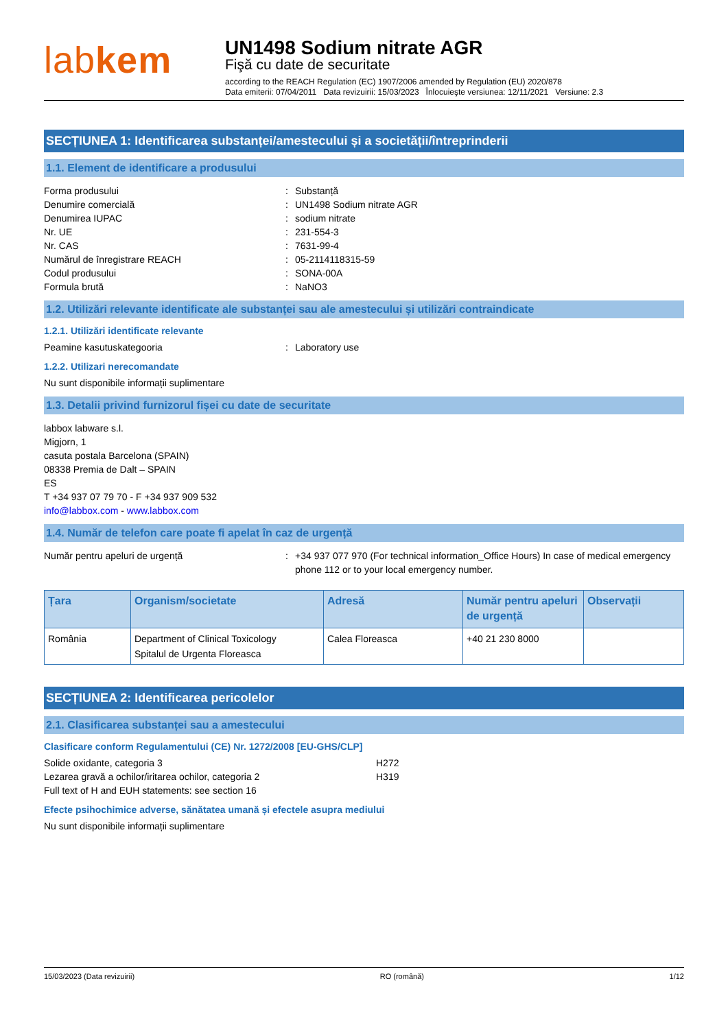labkem
UN1498 Sodium nitrate AGR
Fişă cu date de securitate
according to the REACH Regulation (EC) 1907/2006 amended by Regulation (EU) 2020/878
Data emiterii: 07/04/2011 Data revizuirii: 15/03/2023 Înlocuieşte versiunea: 12/11/2021 Versiune: 2.3
SECȚIUNEA 1: Identificarea substanței/amestecului și a societății/întreprinderii
1.1. Element de identificare a produsului
Forma produsului : Substanță
Denumire comercială : UN1498 Sodium nitrate AGR
Denumirea IUPAC : sodium nitrate
Nr. UE : 231-554-3
Nr. CAS : 7631-99-4
Numărul de înregistrare REACH : 05-2114118315-59
Codul produsului : SONA-00A
Formula brută : NaNO3
1.2. Utilizări relevante identificate ale substanței sau ale amestecului și utilizări contraindicate
1.2.1. Utilizări identificate relevante
Peamine kasutuskategooria : Laboratory use
1.2.2. Utilizari nerecomandate
Nu sunt disponibile informații suplimentare
1.3. Detalii privind furnizorul fișei cu date de securitate
labbox labware s.l.
Migjorn, 1
casuta postala Barcelona (SPAIN)
08338 Premia de Dalt – SPAIN
ES
T +34 937 07 79 70 - F +34 937 909 532
info@labbox.com - www.labbox.com
1.4. Număr de telefon care poate fi apelat în caz de urgență
Număr pentru apeluri de urgență : +34 937 077 970 (For technical information_Office Hours) In case of medical emergency phone 112 or to your local emergency number.
| Țara | Organism/societate | Adresă | Număr pentru apeluri de urgență | Observații |
| --- | --- | --- | --- | --- |
| România | Department of Clinical Toxicology Spitalul de Urgenta Floreasca | Calea Floreasca | +40 21 230 8000 | |
SECȚIUNEA 2: Identificarea pericolelor
2.1. Clasificarea substanței sau a amestecului
Clasificare conform Regulamentului (CE) Nr. 1272/2008 [EU-GHS/CLP]
Solide oxidante, categoria 3 H272
Lezarea gravă a ochilor/iritarea ochilor, categoria 2 H319
Full text of H and EUH statements: see section 16
Efecte psihochimice adverse, sănătatea umană și efectele asupra mediului
Nu sunt disponibile informații suplimentare
15/03/2023 (Data revizuirii) RO (română) 1/12